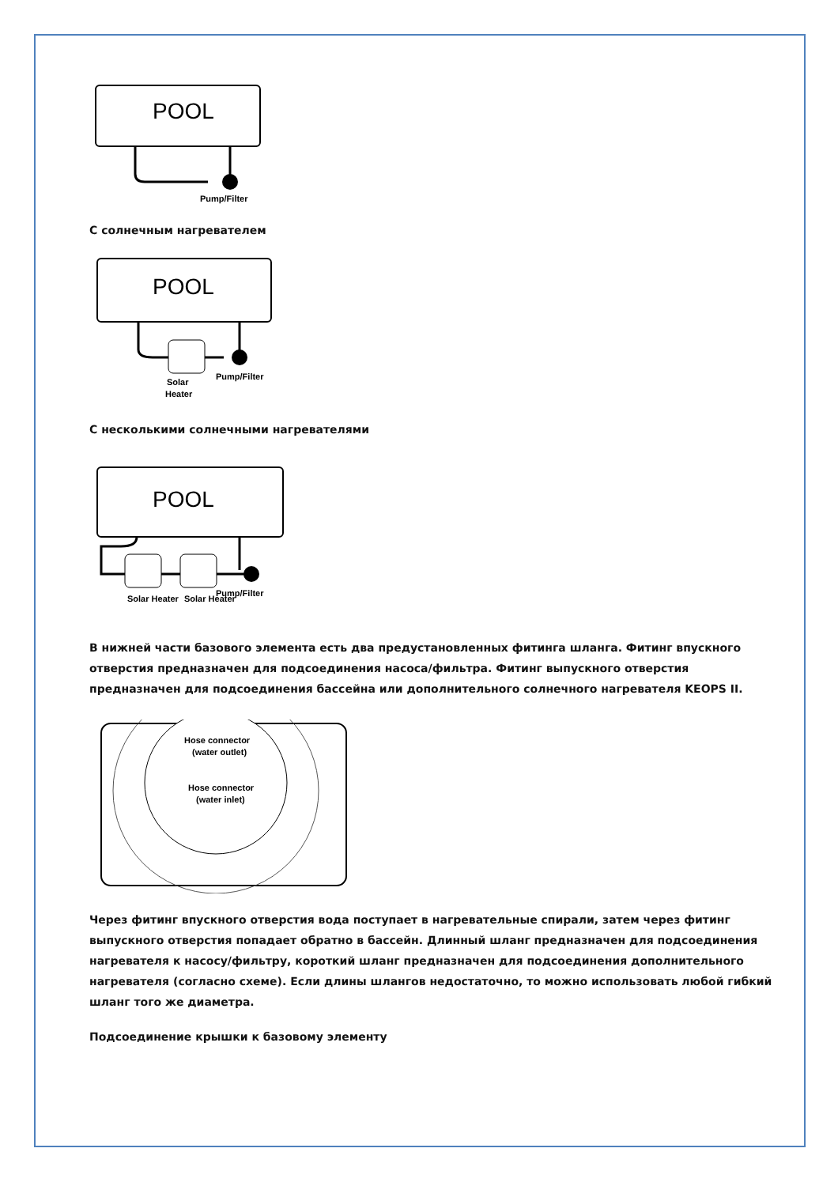POOL
Pump/Filter
С солнечным нагревателем
POOL
Pump/Filter
Solar
Heater
С несколькими солнечными нагревателями
POOL
Pump/Filter
Solar Heater
Solar Heater
В нижней части базового элемента есть два предустановленных фитинга шланга. Фитинг впускного отверстия предназначен для подсоединения насоса/фильтра. Фитинг выпускного отверстия предназначен для подсоединения бассейна или дополнительного солнечного нагревателя KEOPS II.
Hose connector
(water outlet)
Hose connector
(water inlet)
Через фитинг впускного отверстия вода поступает в нагревательные спирали, затем через фитинг выпускного отверстия попадает обратно в бассейн. Длинный шланг предназначен для подсоединения нагревателя к насосу/фильтру, короткий шланг предназначен для подсоединения дополнительного нагревателя (согласно схеме). Если длины шлангов недостаточно, то можно использовать любой гибкий шланг того же диаметра.
Подсоединение крышки к базовому элементу